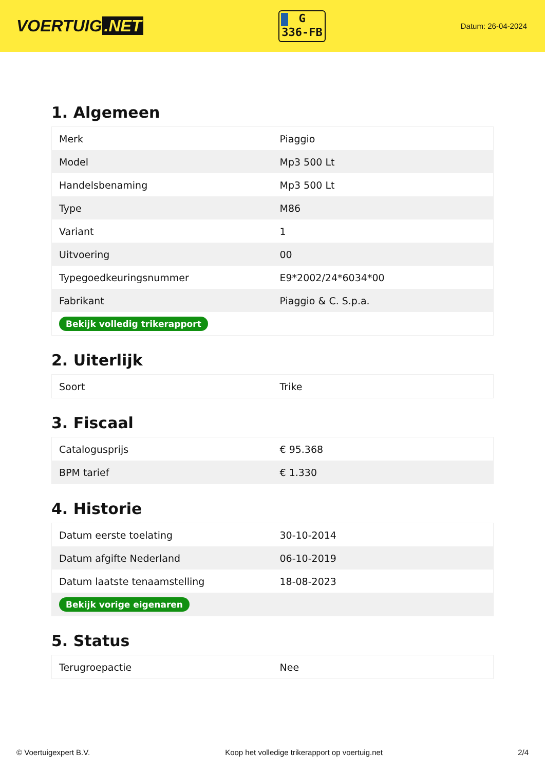VOERTUIG.NET
G
336-FB
Datum: 26-04-2024
1. Algemeen
| Merk | Piaggio |
| Model | Mp3 500 Lt |
| Handelsbenaming | Mp3 500 Lt |
| Type | M86 |
| Variant | 1 |
| Uitvoering | 00 |
| Typegoedkeuringsnummer | E9*2002/24*6034*00 |
| Fabrikant | Piaggio & C. S.p.a. |
| Bekijk volledig trikerapport | |
2. Uiterlijk
| Soort | Trike |
3. Fiscaal
| Catalogusprijs | € 95.368 |
| BPM tarief | € 1.330 |
4. Historie
| Datum eerste toelating | 30-10-2014 |
| Datum afgifte Nederland | 06-10-2019 |
| Datum laatste tenaamstelling | 18-08-2023 |
| Bekijk vorige eigenaren | |
5. Status
| Terugroepactie | Nee |
© Voertuigexpert B.V. Koop het volledige trikerapport op voertuig.net 2/4